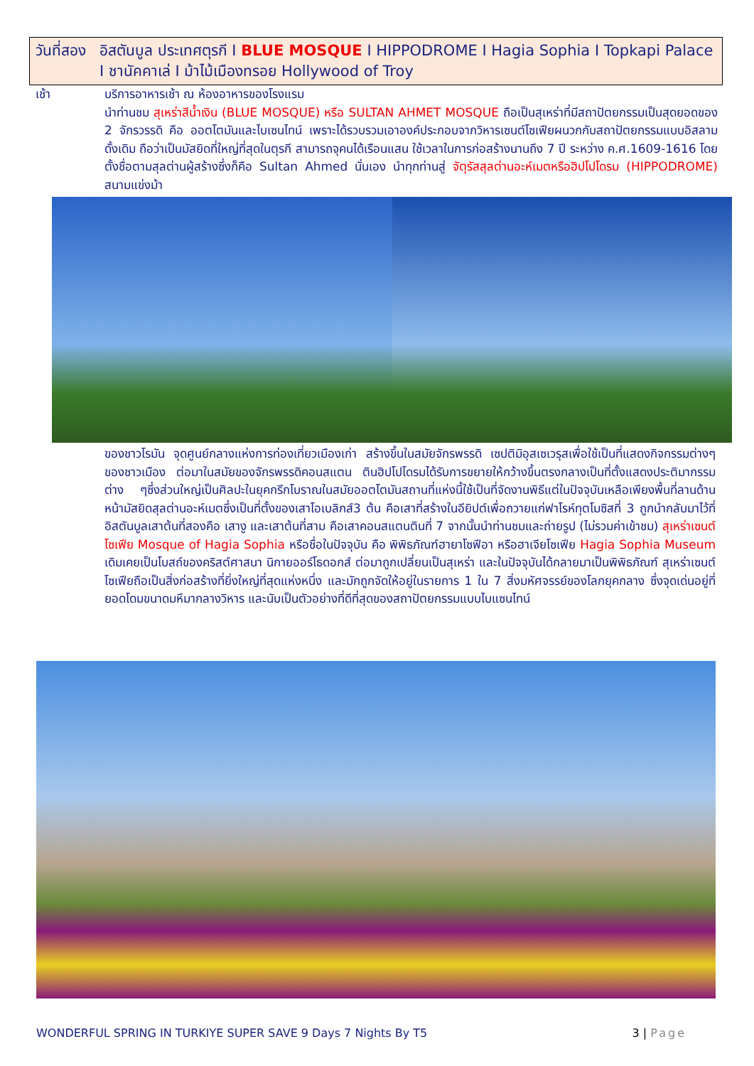วันที่สอง
อิสตันบูล ประเทศตุรกี I BLUE MOSQUE I HIPPODROME I Hagia Sophia I Topkapi Palace I ชานัคคาเล่ I ม้าไม้เมืองทรอย Hollywood of Troy
เช้า บริการอาหารเช้า ณ ห้องอาหารของโรงแรม
นำท่านชม สุเหร่าสีน้ำเงิน (BLUE MOSQUE) หรือ SULTAN AHMET MOSQUE ถือเป็นสุเหร่าที่มีสถาปัตยกรรมเป็นสุดยอดของ 2 จักรวรรดิ คือ ออตโตมันและไบเซนไทน์ เพราะได้รวบรวมเอาองค์ประกอบจากวิหารเซนต์โซเฟียผนวกกับสถาปัตยกรรมแบบอิสลามดั้งเดิม ถือว่าเป็นมัสยิดที่ใหญ่ที่สุดในตุรกี สามารถจุคนได้เรือนแสน ใช้เวลาในการก่อสร้างนานถึง 7 ปี ระหว่าง ค.ศ.1609-1616 โดยตั้งชื่อตามสุลต่านผู้สร้างซึ่งก็คือ Sultan Ahmed นั่นเอง นำทุกท่านสู่ จัตุรัสสุลต่านอะห์เมตหรือฮิปโปโดรม (HIPPODROME) สนามแข่งม้า
ของชาวโรมัน จุดศูนย์กลางแห่งการท่องเที่ยวเมืองเก่า สร้างขึ้นในสมัยจักรพรรดิ เซปติมิอุสเซเวรุสเพื่อใช้เป็นที่แสดงกิจกรรมต่างๆของชาวเมือง ต่อมาในสมัยของจักรพรรดิคอนสแตน ตินฮิปโปโดรมได้รับการขยายให้กว้างขึ้นตรงกลางเป็นที่ตั้งแสดงประติมากรรมต่าง ๆซึ่งส่วนใหญ่เป็นศิลปะในยุคกรีกโบราณในสมัยออตโตมันสถานที่แห่งนี้ใช้เป็นที่จัดงานพิธีแต่ในปัจจุบันเหลือเพียงพื้นที่ลานด้านหน้ามัสยิดสุลต่านอะห์เมตซึ่งเป็นที่ตั้งของเสาโอเบลิกส์3 ต้น คือเสาที่สร้างในอียิปต์เพื่อถวายแก่ฟาโรห์ทุตโมซิสที่ 3 ถูกนำกลับมาไว้ที่อิสตันบูลเสาต้นที่สองคือ เสางู และเสาต้นที่สาม คือเสาคอนสแตนตินที่ 7 จากนั้นนำท่านชมและถ่ายรูป (ไม่รวมค่าเข้าชม) สุเหร่าเซนต์โซเฟีย Mosque of Hagia Sophia หรือชื่อในปัจจุบัน คือ พิพิธภัณฑ์ฮายาโซฟีอา หรือฮาเจียโซเฟีย Hagia Sophia Museum เดิมเคยเป็นโบสถ์ของคริสต์ศาสนา นิกายออร์โธดอกส์ ต่อมาถูกเปลี่ยนเป็นสุเหร่า และในปัจจุบันได้กลายมาเป็นพิพิธภัณฑ์ สุเหร่าเซนต์โซเฟียถือเป็นสิ่งก่อสร้างที่ยิ่งใหญ่ที่สุดแห่งหนึ่ง และมักถูกจัดให้อยู่ในรายการ 1 ใน 7 สิ่งมหัศจรรย์ของโลกยุคกลาง ซึ่งจุดเด่นอยู่ที่ยอดโดมขนาดมหึมากลางวิหาร และนับเป็นตัวอย่างที่ดีที่สุดของสถาปัตยกรรมแบบไบแซนไทน์
WONDERFUL SPRING IN TURKIYE SUPER SAVE 9 Days 7 Nights By T5 3 | Page